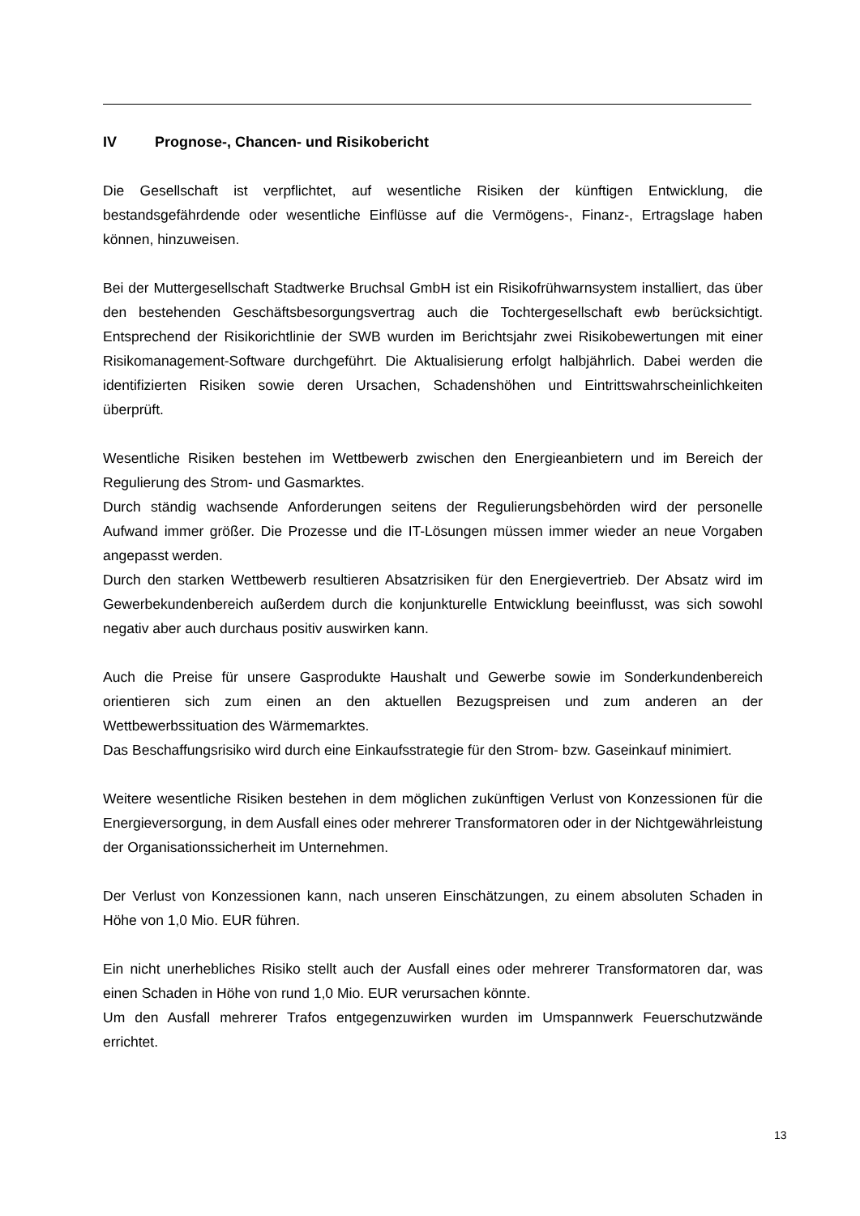IV Prognose-, Chancen- und Risikobericht
Die Gesellschaft ist verpflichtet, auf wesentliche Risiken der künftigen Entwicklung, die bestandsgefährdende oder wesentliche Einflüsse auf die Vermögens-, Finanz-, Ertragslage haben können, hinzuweisen.
Bei der Muttergesellschaft Stadtwerke Bruchsal GmbH ist ein Risikofrühwarnsystem installiert, das über den bestehenden Geschäftsbesorgungsvertrag auch die Tochtergesellschaft ewb berücksichtigt. Entsprechend der Risikorichtlinie der SWB wurden im Berichtsjahr zwei Risikobewertungen mit einer Risikomanagement-Software durchgeführt. Die Aktualisierung erfolgt halbjährlich. Dabei werden die identifizierten Risiken sowie deren Ursachen, Schadenshöhen und Eintrittswahrscheinlichkeiten überprüft.
Wesentliche Risiken bestehen im Wettbewerb zwischen den Energieanbietern und im Bereich der Regulierung des Strom- und Gasmarktes.
Durch ständig wachsende Anforderungen seitens der Regulierungsbehörden wird der personelle Aufwand immer größer. Die Prozesse und die IT-Lösungen müssen immer wieder an neue Vorgaben angepasst werden.
Durch den starken Wettbewerb resultieren Absatzrisiken für den Energievertrieb. Der Absatz wird im Gewerbekundenbereich außerdem durch die konjunkturelle Entwicklung beeinflusst, was sich sowohl negativ aber auch durchaus positiv auswirken kann.
Auch die Preise für unsere Gasprodukte Haushalt und Gewerbe sowie im Sonderkundenbereich orientieren sich zum einen an den aktuellen Bezugspreisen und zum anderen an der Wettbewerbssituation des Wärmemarktes.
Das Beschaffungsrisiko wird durch eine Einkaufsstrategie für den Strom- bzw. Gaseinkauf minimiert.
Weitere wesentliche Risiken bestehen in dem möglichen zukünftigen Verlust von Konzessionen für die Energieversorgung, in dem Ausfall eines oder mehrerer Transformatoren oder in der Nichtgewährleistung der Organisationssicherheit im Unternehmen.
Der Verlust von Konzessionen kann, nach unseren Einschätzungen, zu einem absoluten Schaden in Höhe von 1,0 Mio. EUR führen.
Ein nicht unerhebliches Risiko stellt auch der Ausfall eines oder mehrerer Transformatoren dar, was einen Schaden in Höhe von rund 1,0 Mio. EUR verursachen könnte.
Um den Ausfall mehrerer Trafos entgegenzuwirken wurden im Umspannwerk Feuerschutzwände errichtet.
13